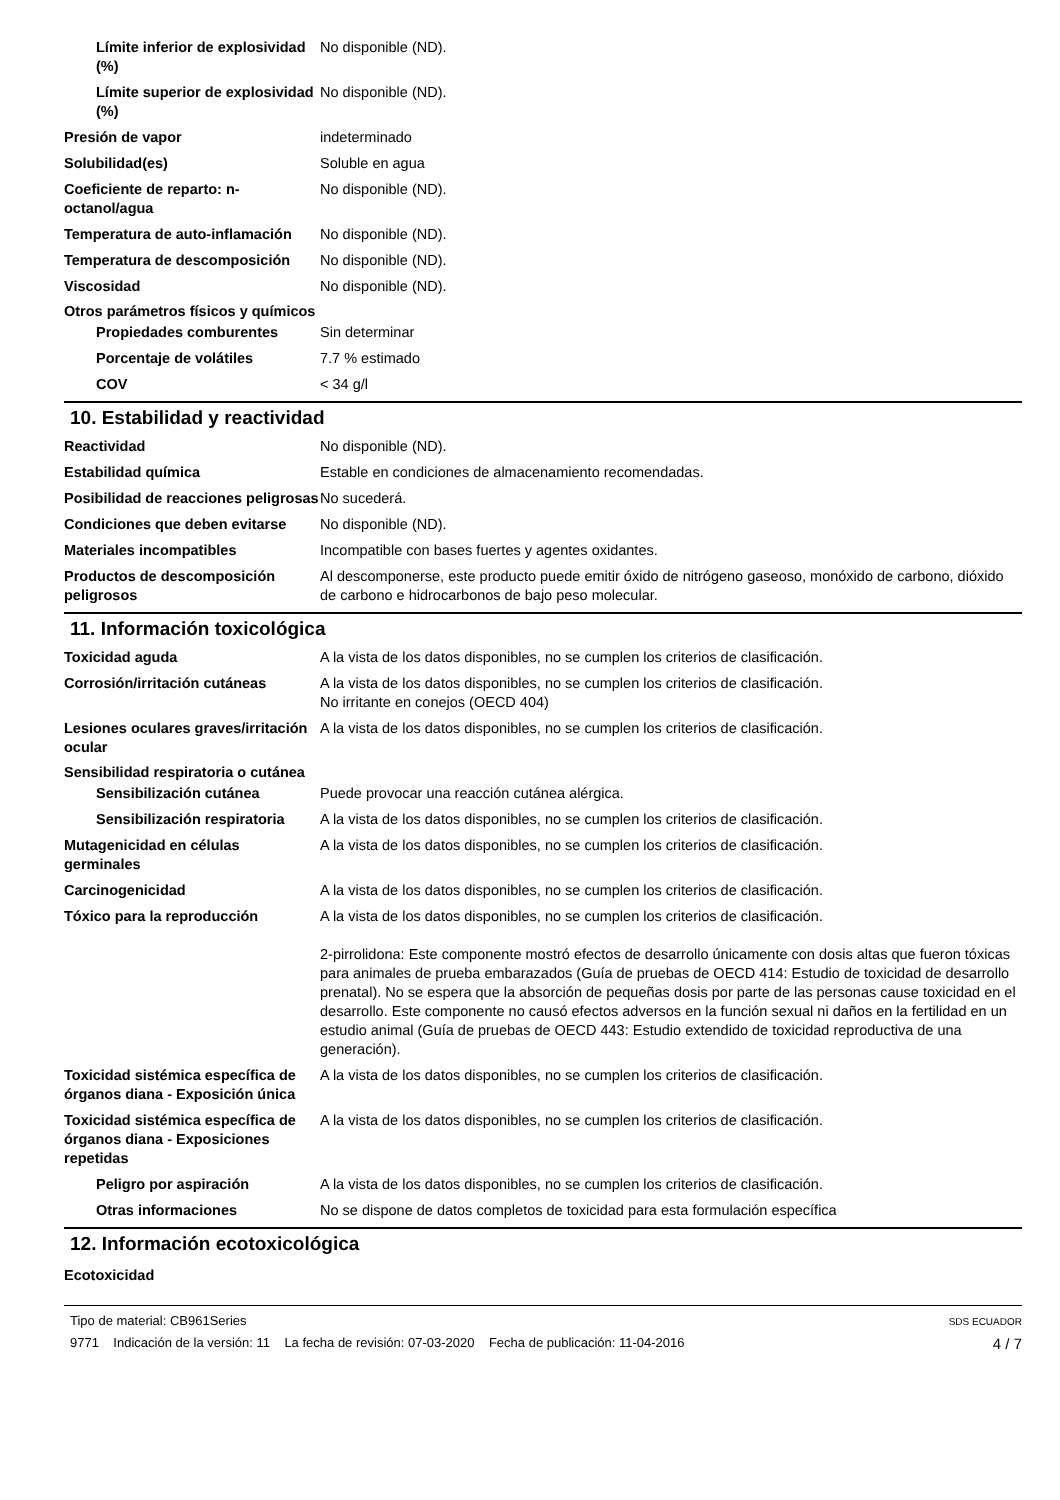Límite inferior de explosividad (%)
No disponible (ND).
Límite superior de explosividad (%)
No disponible (ND).
Presión de vapor indeterminado
Solubilidad(es) Soluble en agua
Coeficiente de reparto: n-octanol/agua
No disponible (ND).
Temperatura de auto-inflamación
No disponible (ND).
Temperatura de descomposición No disponible (ND).
Viscosidad No disponible (ND).
Otros parámetros físicos y químicos
Propiedades comburentes Sin determinar
Porcentaje de volátiles 7.7 % estimado
COV < 34 g/l
10. Estabilidad y reactividad
Reactividad No disponible (ND).
Estabilidad química Estable en condiciones de almacenamiento recomendadas.
Posibilidad de reacciones peligrosas
No sucederá.
Condiciones que deben evitarse
No disponible (ND).
Materiales incompatibles Incompatible con bases fuertes y agentes oxidantes.
Productos de descomposición peligrosos
Al descomponerse, este producto puede emitir óxido de nitrógeno gaseoso, monóxido de carbono, dióxido de carbono e hidrocarbonos de bajo peso molecular.
11. Información toxicológica
Toxicidad aguda A la vista de los datos disponibles, no se cumplen los criterios de clasificación.
Corrosión/irritación cutáneas A la vista de los datos disponibles, no se cumplen los criterios de clasificación.
No irritante en conejos (OECD 404)
Lesiones oculares graves/irritación ocular
A la vista de los datos disponibles, no se cumplen los criterios de clasificación.
Sensibilidad respiratoria o cutánea
Sensibilización cutánea Puede provocar una reacción cutánea alérgica.
Sensibilización respiratoria
A la vista de los datos disponibles, no se cumplen los criterios de clasificación.
Mutagenicidad en células germinales
A la vista de los datos disponibles, no se cumplen los criterios de clasificación.
Carcinogenicidad A la vista de los datos disponibles, no se cumplen los criterios de clasificación.
Tóxico para la reproducción A la vista de los datos disponibles, no se cumplen los criterios de clasificación.
2-pirrolidona: Este componente mostró efectos de desarrollo únicamente con dosis altas que fueron tóxicas para animales de prueba embarazados (Guía de pruebas de OECD 414: Estudio de toxicidad de desarrollo prenatal). No se espera que la absorción de pequeñas dosis por parte de las personas cause toxicidad en el desarrollo. Este componente no causó efectos adversos en la función sexual ni daños en la fertilidad en un estudio animal (Guía de pruebas de OECD 443: Estudio extendido de toxicidad reproductiva de una generación).
Toxicidad sistémica específica de órganos diana - Exposición única
A la vista de los datos disponibles, no se cumplen los criterios de clasificación.
Toxicidad sistémica específica de órganos diana - Exposiciones repetidas
A la vista de los datos disponibles, no se cumplen los criterios de clasificación.
Peligro por aspiración A la vista de los datos disponibles, no se cumplen los criterios de clasificación.
Otras informaciones No se dispone de datos completos de toxicidad para esta formulación específica
12. Información ecotoxicológica
Ecotoxicidad
Tipo de material: CB961Series
9771 Indicación de la versión: 11 La fecha de revisión: 07-03-2020 Fecha de publicación: 11-04-2016
SDS ECUADOR
4 / 7